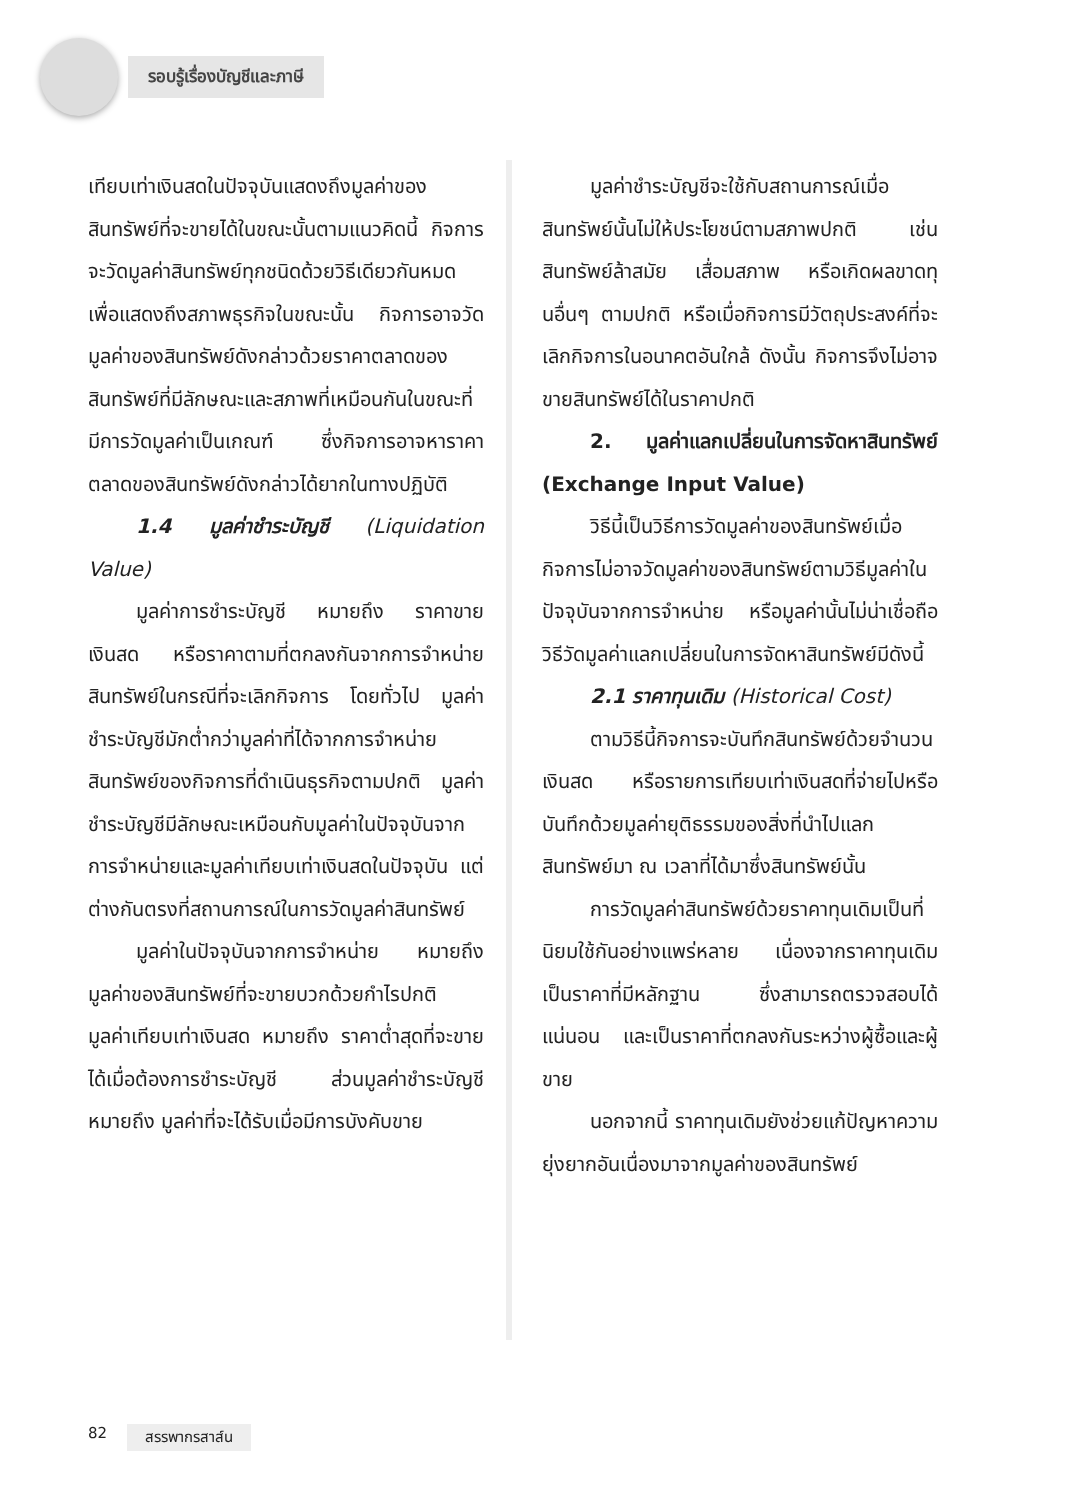รอบรู้เรื่องบัญชีและภาษี
เทียบเท่าเงินสดในปัจจุบันแสดงถึงมูลค่าของสินทรัพย์ที่จะขายได้ในขณะนั้นตามแนวคิดนี้ กิจการจะวัดมูลค่าสินทรัพย์ทุกชนิดด้วยวิธีเดียวกันหมด เพื่อแสดงถึงสภาพธุรกิจในขณะนั้น กิจการอาจวัดมูลค่าของสินทรัพย์ดังกล่าวด้วยราคาตลาดของสินทรัพย์ที่มีลักษณะและสภาพที่เหมือนกันในขณะที่มีการวัดมูลค่าเป็นเกณฑ์ ซึ่งกิจการอาจหาราคาตลาดของสินทรัพย์ดังกล่าวได้ยากในทางปฏิบัติ
1.4 มูลค่าชำระบัญชี (Liquidation Value)
มูลค่าการชำระบัญชี หมายถึง ราคาขายเงินสด หรือราคาตามที่ตกลงกันจากการจำหน่ายสินทรัพย์ในกรณีที่จะเลิกกิจการ โดยทั่วไป มูลค่าชำระบัญชีมักต่ำกว่ามูลค่าที่ได้จากการจำหน่ายสินทรัพย์ของกิจการที่ดำเนินธุรกิจตามปกติ มูลค่าชำระบัญชีมีลักษณะเหมือนกับมูลค่าในปัจจุบันจากการจำหน่ายและมูลค่าเทียบเท่าเงินสดในปัจจุบัน แต่ต่างกันตรงที่สถานการณ์ในการวัดมูลค่าสินทรัพย์
มูลค่าในปัจจุบันจากการจำหน่าย หมายถึง มูลค่าของสินทรัพย์ที่จะขายบวกด้วยกำไรปกติ มูลค่าเทียบเท่าเงินสด หมายถึง ราคาต่ำสุดที่จะขายได้เมื่อต้องการชำระบัญชี ส่วนมูลค่าชำระบัญชี หมายถึง มูลค่าที่จะได้รับเมื่อมีการบังคับขาย
มูลค่าชำระบัญชีจะใช้กับสถานการณ์เมื่อสินทรัพย์นั้นไม่ให้ประโยชน์ตามสภาพปกติ เช่น สินทรัพย์ล้าสมัย เสื่อมสภาพ หรือเกิดผลขาดทุนอื่นๆ ตามปกติ หรือเมื่อกิจการมีวัตถุประสงค์ที่จะเลิกกิจการในอนาคตอันใกล้ ดังนั้น กิจการจึงไม่อาจขายสินทรัพย์ได้ในราคาปกติ
2. มูลค่าแลกเปลี่ยนในการจัดหาสินทรัพย์ (Exchange Input Value)
วิธีนี้เป็นวิธีการวัดมูลค่าของสินทรัพย์เมื่อกิจการไม่อาจวัดมูลค่าของสินทรัพย์ตามวิธีมูลค่าในปัจจุบันจากการจำหน่าย หรือมูลค่านั้นไม่น่าเชื่อถือ วิธีวัดมูลค่าแลกเปลี่ยนในการจัดหาสินทรัพย์มีดังนี้
2.1 ราคาทุนเดิม (Historical Cost)
ตามวิธีนี้กิจการจะบันทึกสินทรัพย์ด้วยจำนวนเงินสด หรือรายการเทียบเท่าเงินสดที่จ่ายไปหรือบันทึกด้วยมูลค่ายุติธรรมของสิ่งที่นำไปแลกสินทรัพย์มา ณ เวลาที่ได้มาซึ่งสินทรัพย์นั้น
การวัดมูลค่าสินทรัพย์ด้วยราคาทุนเดิมเป็นที่นิยมใช้กันอย่างแพร่หลาย เนื่องจากราคาทุนเดิมเป็นราคาที่มีหลักฐาน ซึ่งสามารถตรวจสอบได้แน่นอน และเป็นราคาที่ตกลงกันระหว่างผู้ซื้อและผู้ขาย
นอกจากนี้ ราคาทุนเดิมยังช่วยแก้ปัญหาความยุ่งยากอันเนื่องมาจากมูลค่าของสินทรัพย์
82 สรรพากรสาส์น